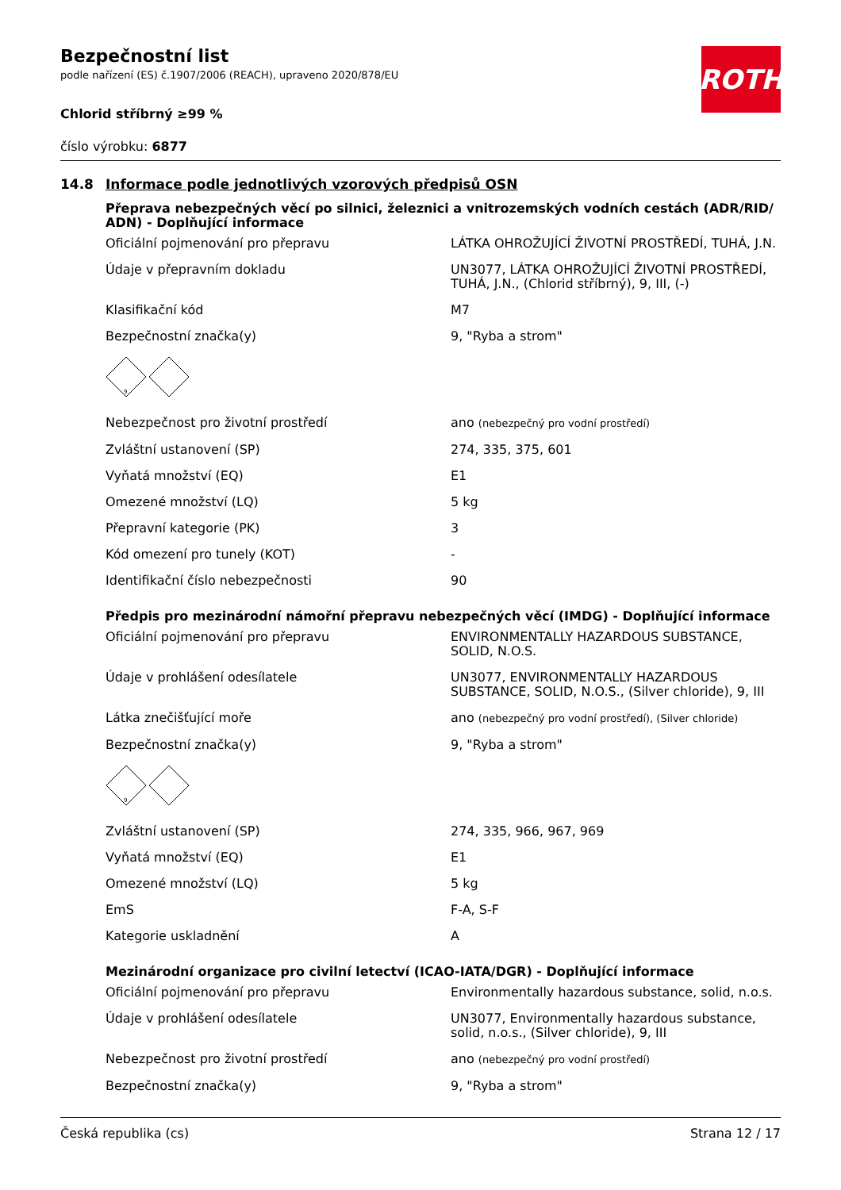Bezpečnostní list
podle nařízení (ES) č.1907/2006 (REACH), upraveno 2020/878/EU
Chlorid stříbrný ≥99 %
číslo výrobku: 6877
ROTH
14.8 Informace podle jednotlivých vzorových předpisů OSN
Přeprava nebezpečných věcí po silnici, železnici a vnitrozemských vodních cestách (ADR/RID/ ADN) - Doplňující informace
| Oficiální pojmenování pro přepravu | LÁTKA OHROŽUJÍCÍ ŽIVOTNÍ PROSTŘEDÍ, TUHÁ, J.N. |
| Údaje v přepravním dokladu | UN3077, LÁTKA OHROŽUJÍCÍ ŽIVOTNÍ PROSTŘEDÍ, TUHÁ, J.N., (Chlorid stříbrný), 9, III, (-) |
| Klasifikační kód | M7 |
| Bezpečnostní značka(y) | 9, "Ryba a strom" |
| 9 | |
| Nebezpečnost pro životní prostředí | ano (nebezpečný pro vodní prostředí) |
| Zvláštní ustanovení (SP) | 274, 335, 375, 601 |
| Vyňatá množství (EQ) | E1 |
| Omezené množství (LQ) | 5 kg |
| Přepravní kategorie (PK) | 3 |
| Kód omezení pro tunely (KOT) | - |
| Identifikační číslo nebezpečnosti | 90 |
Předpis pro mezinárodní námořní přepravu nebezpečných věcí (IMDG) - Doplňující informace
| Oficiální pojmenování pro přepravu | ENVIRONMENTALLY HAZARDOUS SUBSTANCE, SOLID, N.O.S. |
| Údaje v prohlášení odesílatele | UN3077, ENVIRONMENTALLY HAZARDOUS SUBSTANCE, SOLID, N.O.S., (Silver chloride), 9, III |
| Látka znečišťující moře | ano (nebezpečný pro vodní prostředí), (Silver chloride) |
| Bezpečnostní značka(y) | 9, "Ryba a strom" |
| 9 | |
| Zvláštní ustanovení (SP) | 274, 335, 966, 967, 969 |
| Vyňatá množství (EQ) | E1 |
| Omezené množství (LQ) | 5 kg |
| EmS | F-A, S-F |
| Kategorie uskladnění | A |
Mezinárodní organizace pro civilní letectví (ICAO-IATA/DGR) - Doplňující informace
| Oficiální pojmenování pro přepravu | Environmentally hazardous substance, solid, n.o.s. |
| Údaje v prohlášení odesílatele | UN3077, Environmentally hazardous substance, solid, n.o.s., (Silver chloride), 9, III |
| Nebezpečnost pro životní prostředí | ano (nebezpečný pro vodní prostředí) |
| Bezpečnostní značka(y) | 9, "Ryba a strom" |
Česká republika (cs) Strana 12 / 17